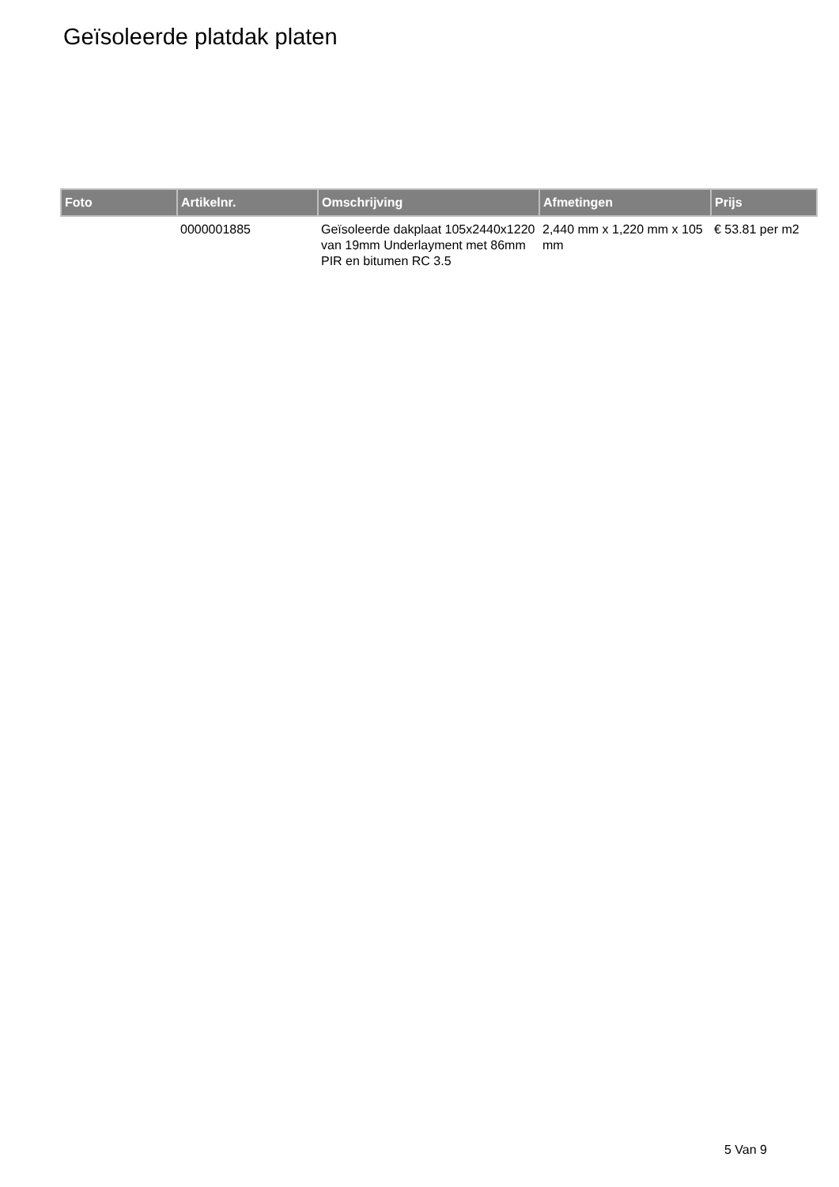Geïsoleerde platdak platen
| Foto | Artikelnr. | Omschrijving | Afmetingen | Prijs |
| --- | --- | --- | --- | --- |
| | 0000001885 | Geïsoleerde dakplaat 105x2440x1220 van 19mm Underlayment met 86mm PIR en bitumen RC 3.5 | 2,440 mm x 1,220 mm x 105 mm | € 53.81 per m2 |
5 Van 9